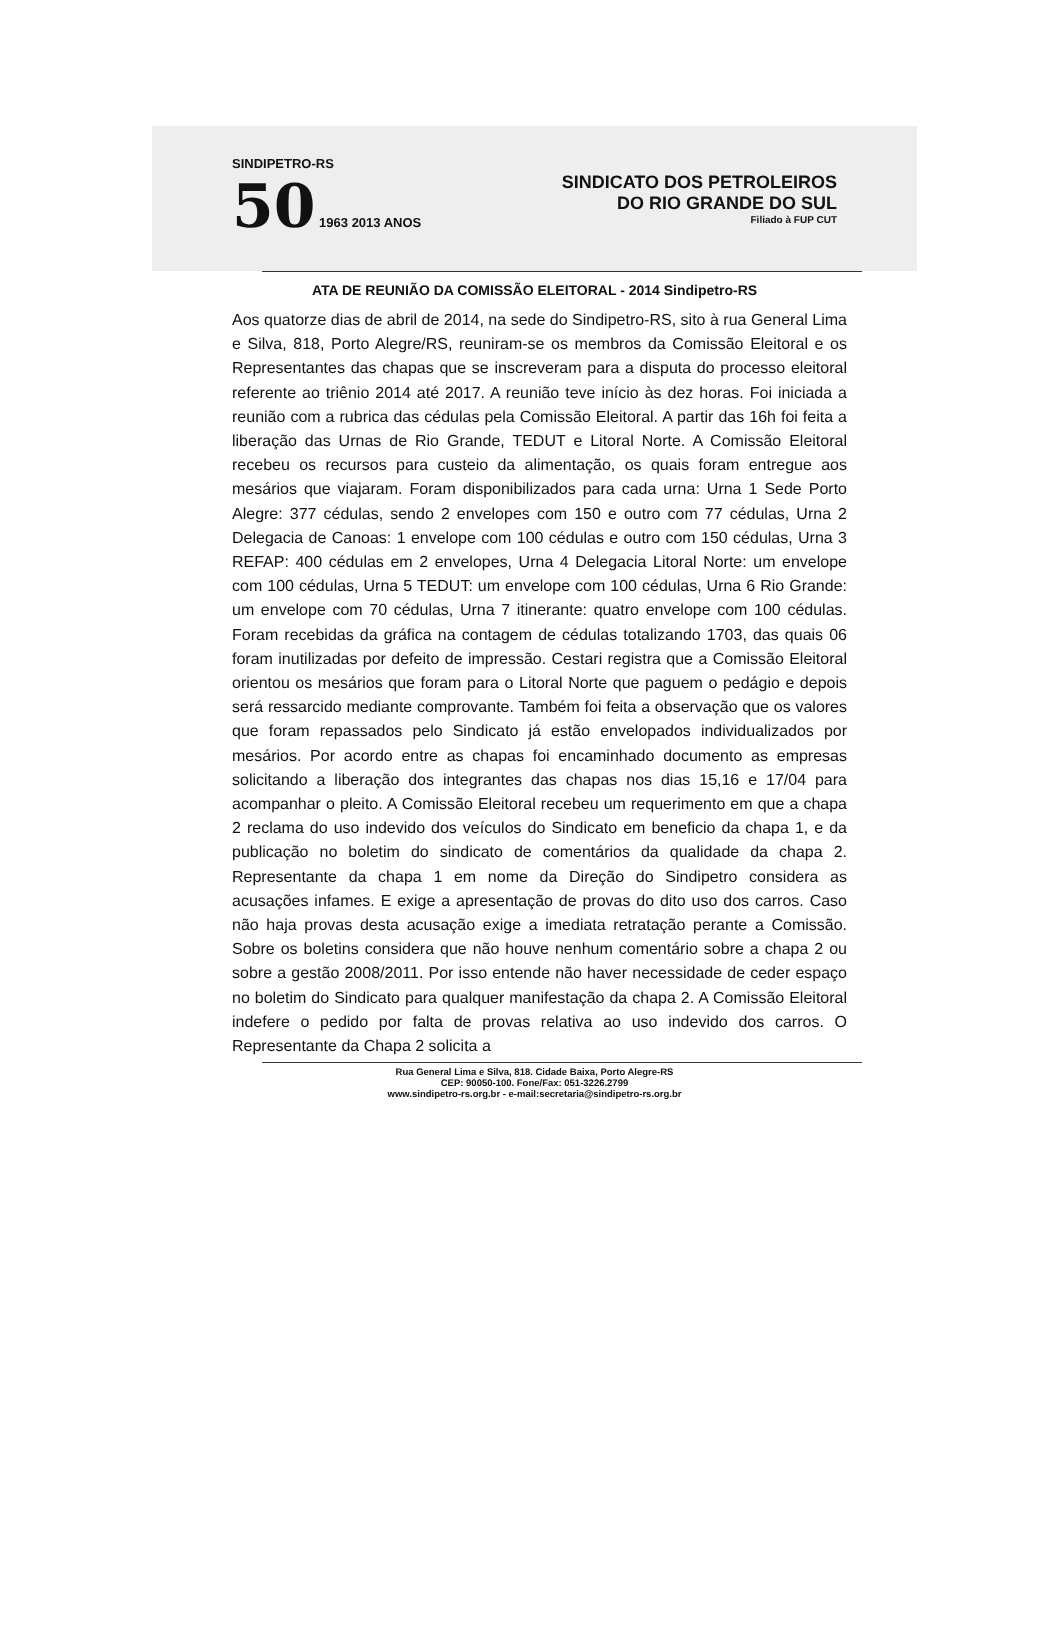SINDIPETRO-RS
50 1963 2013 ANOS
SINDICATO DOS PETROLEIROS
DO RIO GRANDE DO SUL
Filiado à FUP CUT
ATA DE REUNIÃO DA COMISSÃO ELEITORAL - 2014 Sindipetro-RS
Aos quatorze dias de abril de 2014, na sede do Sindipetro-RS, sito à rua General Lima e Silva, 818, Porto Alegre/RS, reuniram-se os membros da Comissão Eleitoral e os Representantes das chapas que se inscreveram para a disputa do processo eleitoral referente ao triênio 2014 até 2017. A reunião teve início às dez horas. Foi iniciada a reunião com a rubrica das cédulas pela Comissão Eleitoral. A partir das 16h foi feita a liberação das Urnas de Rio Grande, TEDUT e Litoral Norte. A Comissão Eleitoral recebeu os recursos para custeio da alimentação, os quais foram entregue aos mesários que viajaram. Foram disponibilizados para cada urna: Urna 1 Sede Porto Alegre: 377 cédulas, sendo 2 envelopes com 150 e outro com 77 cédulas, Urna 2 Delegacia de Canoas: 1 envelope com 100 cédulas e outro com 150 cédulas, Urna 3 REFAP: 400 cédulas em 2 envelopes, Urna 4 Delegacia Litoral Norte: um envelope com 100 cédulas, Urna 5 TEDUT: um envelope com 100 cédulas, Urna 6 Rio Grande: um envelope com 70 cédulas, Urna 7 itinerante: quatro envelope com 100 cédulas. Foram recebidas da gráfica na contagem de cédulas totalizando 1703, das quais 06 foram inutilizadas por defeito de impressão. Cestari registra que a Comissão Eleitoral orientou os mesários que foram para o Litoral Norte que paguem o pedágio e depois será ressarcido mediante comprovante. Também foi feita a observação que os valores que foram repassados pelo Sindicato já estão envelopados individualizados por mesários. Por acordo entre as chapas foi encaminhado documento as empresas solicitando a liberação dos integrantes das chapas nos dias 15,16 e 17/04 para acompanhar o pleito. A Comissão Eleitoral recebeu um requerimento em que a chapa 2 reclama do uso indevido dos veículos do Sindicato em beneficio da chapa 1, e da publicação no boletim do sindicato de comentários da qualidade da chapa 2. Representante da chapa 1 em nome da Direção do Sindipetro considera as acusações infames. E exige a apresentação de provas do dito uso dos carros. Caso não haja provas desta acusação exige a imediata retratação perante a Comissão. Sobre os boletins considera que não houve nenhum comentário sobre a chapa 2 ou sobre a gestão 2008/2011. Por isso entende não haver necessidade de ceder espaço no boletim do Sindicato para qualquer manifestação da chapa 2. A Comissão Eleitoral indefere o pedido por falta de provas relativa ao uso indevido dos carros. O Representante da Chapa 2 solicita a
Rua General Lima e Silva, 818. Cidade Baixa, Porto Alegre-RS
CEP: 90050-100. Fone/Fax: 051-3226.2799
www.sindipetro-rs.org.br - e-mail:secretaria@sindipetro-rs.org.br